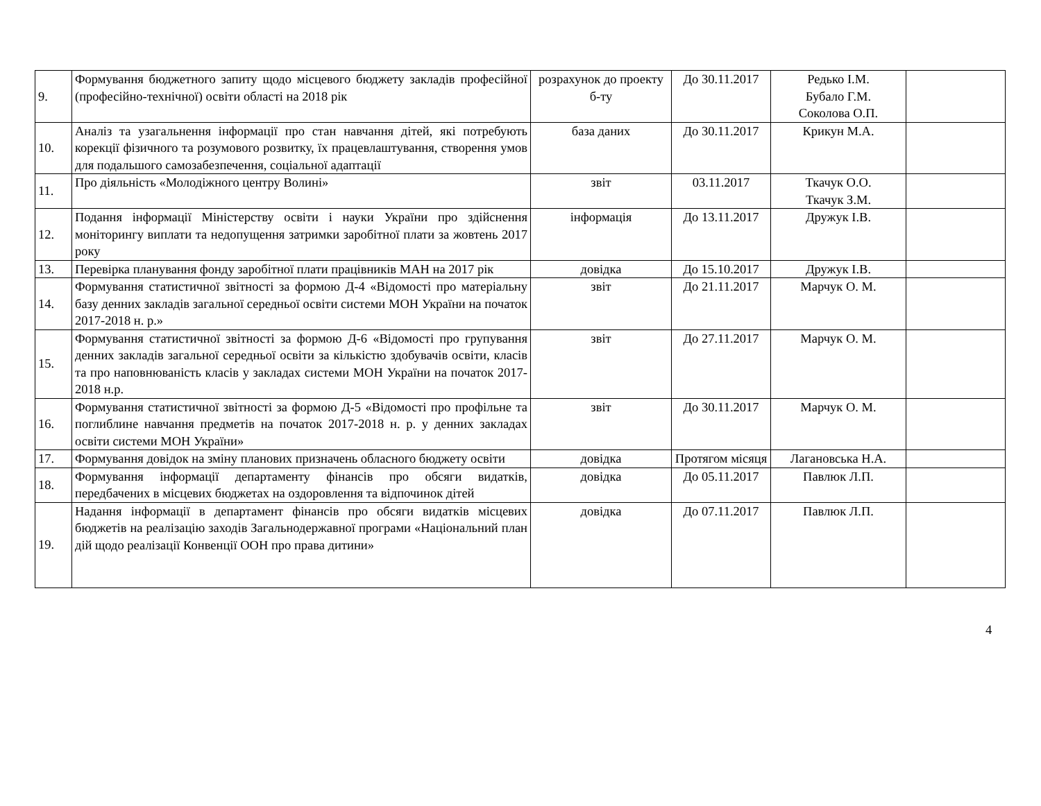| 9. | Формування бюджетного запиту щодо місцевого бюджету закладів професійної (професійно-технічної) освіти області на 2018 рік | розрахунок до проекту б-ту | До 30.11.2017 | Редько І.М. Бубало Г.М. Соколова О.П. | |
| 10. | Аналіз та узагальнення інформації про стан навчання дітей, які потребують корекції фізичного та розумового розвитку, їх працевлаштування, створення умов для подальшого самозабезпечення, соціальної адаптації | база даних | До 30.11.2017 | Крикун М.А. | |
| 11. | Про діяльність «Молодіжного центру Волині» | звіт | 03.11.2017 | Ткачук О.О. Ткачук З.М. | |
| 12. | Подання інформації Міністерству освіти і науки України про здійснення моніторингу виплати та недопущення затримки заробітної плати за жовтень 2017 року | інформація | До 13.11.2017 | Дружук І.В. | |
| 13. | Перевірка планування фонду заробітної плати працівників МАН на 2017 рік | довідка | До 15.10.2017 | Дружук І.В. | |
| 14. | Формування статистичної звітності за формою Д-4 «Відомості про матеріальну базу денних закладів загальної середньої освіти системи МОН України на початок 2017-2018 н. р.» | звіт | До 21.11.2017 | Марчук О. М. | |
| 15. | Формування статистичної звітності за формою Д-6 «Відомості про групування денних закладів загальної середньої освіти за кількістю здобувачів освіти, класів та про наповнюваність класів у закладах системи МОН України на початок 2017-2018 н.р. | звіт | До 27.11.2017 | Марчук О. М. | |
| 16. | Формування статистичної звітності за формою Д-5 «Відомості про профільне та поглиблине навчання предметів на початок 2017-2018 н. р. у денних закладах освіти системи МОН України» | звіт | До 30.11.2017 | Марчук О. М. | |
| 17. | Формування довідок на зміну планових призначень обласного бюджету освіти | довідка | Протягом місяця | Лагановська Н.А. | |
| 18. | Формування інформації департаменту фінансів про обсяги видатків, передбачених в місцевих бюджетах на оздоровлення та відпочинок дітей | довідка | До 05.11.2017 | Павлюк Л.П. | |
| 19. | Надання інформації в департамент фінансів про обсяги видатків місцевих бюджетів на реалізацію заходів Загальнодержавної програми «Національний план дій щодо реалізації Конвенції ООН про права дитини» | довідка | До 07.11.2017 | Павлюк Л.П. | |
4